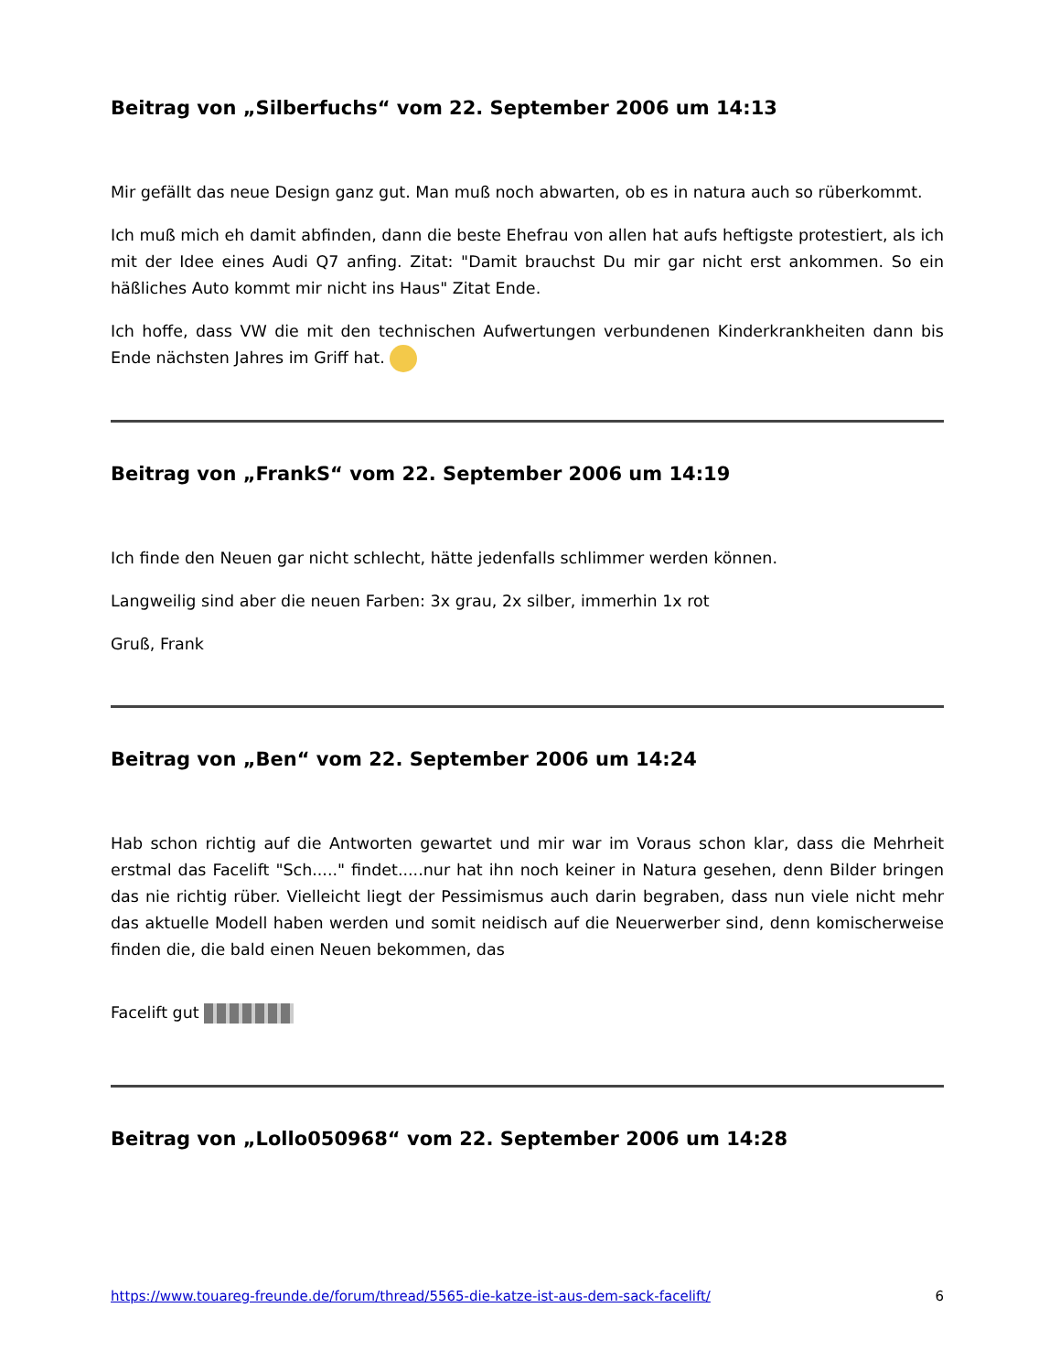Beitrag von „Silberfuchs“ vom 22. September 2006 um 14:13
Mir gefällt das neue Design ganz gut. Man muß noch abwarten, ob es in natura auch so rüberkommt.
Ich muß mich eh damit abfinden, dann die beste Ehefrau von allen hat aufs heftigste protestiert, als ich mit der Idee eines Audi Q7 anfing. Zitat: "Damit brauchst Du mir gar nicht erst ankommen. So ein häßliches Auto kommt mir nicht ins Haus" Zitat Ende.
Ich hoffe, dass VW die mit den technischen Aufwertungen verbundenen Kinderkrankheiten dann bis Ende nächsten Jahres im Griff hat.
Beitrag von „FrankS“ vom 22. September 2006 um 14:19
Ich finde den Neuen gar nicht schlecht, hätte jedenfalls schlimmer werden können.
Langweilig sind aber die neuen Farben: 3x grau, 2x silber, immerhin 1x rot
Gruß, Frank
Beitrag von „Ben“ vom 22. September 2006 um 14:24
Hab schon richtig auf die Antworten gewartet und mir war im Voraus schon klar, dass die Mehrheit erstmal das Facelift "Sch....." findet.....nur hat ihn noch keiner in Natura gesehen, denn Bilder bringen das nie richtig rüber. Vielleicht liegt der Pessimismus auch darin begraben, dass nun viele nicht mehr das aktuelle Modell haben werden und somit neidisch auf die Neuerwerber sind, denn komischerweise finden die, die bald einen Neuen bekommen, das
Facelift gut
Beitrag von „Lollo050968“ vom 22. September 2006 um 14:28
https://www.touareg-freunde.de/forum/thread/5565-die-katze-ist-aus-dem-sack-facelift/ 6